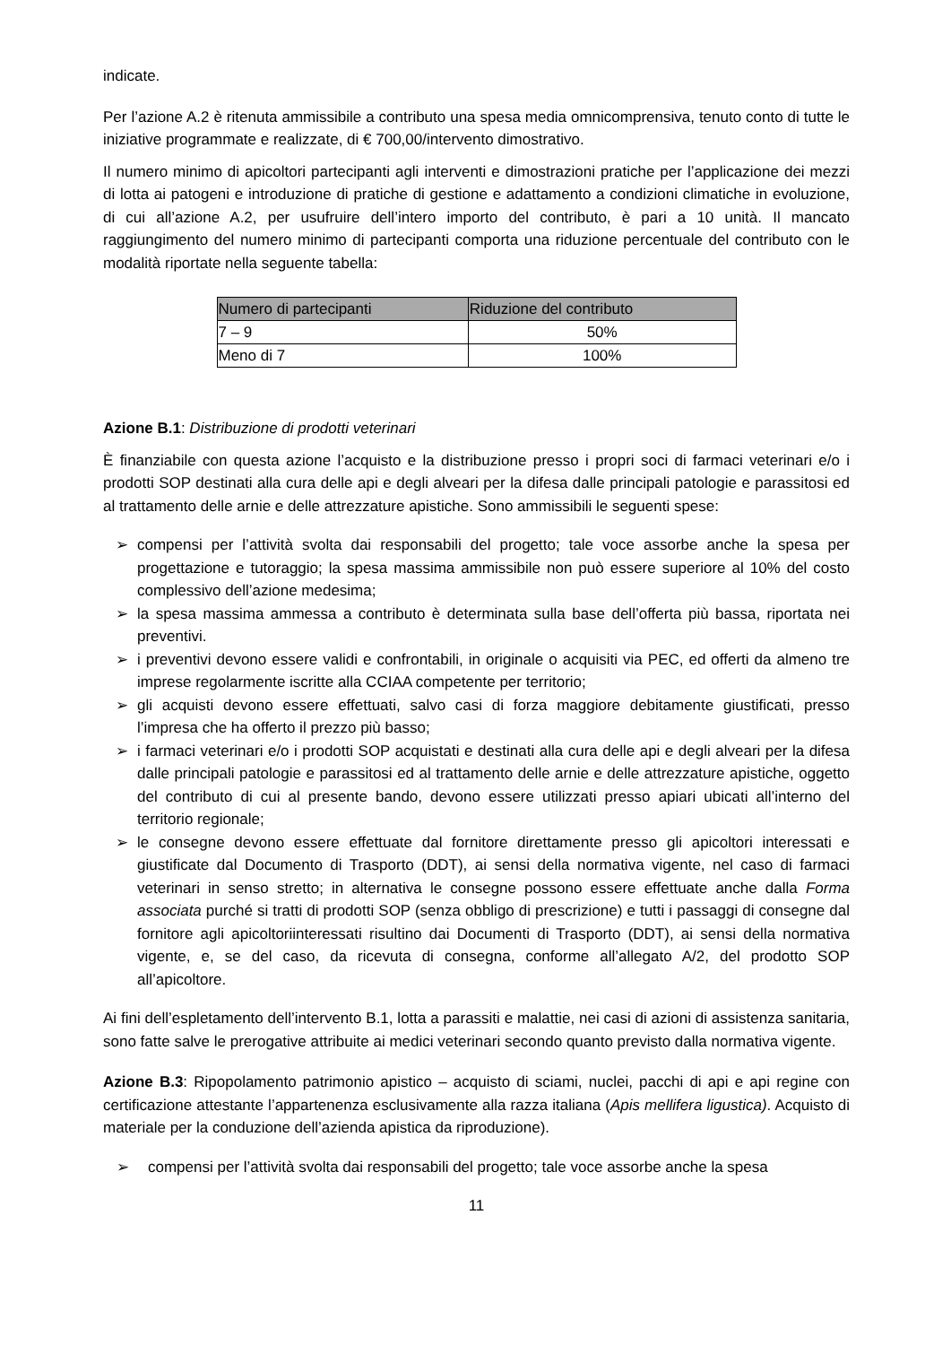indicate.
Per l’azione A.2 è ritenuta ammissibile a contributo una spesa media omnicomprensiva, tenuto conto di tutte le iniziative programmate e realizzate, di € 700,00/intervento dimostrativo.
Il numero minimo di apicoltori partecipanti agli interventi e dimostrazioni pratiche per l’applicazione dei mezzi di lotta ai patogeni e introduzione di pratiche di gestione e adattamento a condizioni climatiche in evoluzione, di cui all’azione A.2, per usufruire dell’intero importo del contributo, è pari a 10 unità. Il mancato raggiungimento del numero minimo di partecipanti comporta una riduzione percentuale del contributo con le modalità riportate nella seguente tabella:
| Numero di partecipanti | Riduzione del contributo |
| --- | --- |
| 7 – 9 | 50% |
| Meno di 7 | 100% |
Azione B.1: Distribuzione di prodotti veterinari
È finanziabile con questa azione l’acquisto e la distribuzione presso i propri soci di farmaci veterinari e/o i prodotti SOP destinati alla cura delle api e degli alveari per la difesa dalle principali patologie e parassitosi ed al trattamento delle arnie e delle attrezzature apistiche. Sono ammissibili le seguenti spese:
➢ compensi per l’attività svolta dai responsabili del progetto; tale voce assorbe anche la spesa per progettazione e tutoraggio; la spesa massima ammissibile non può essere superiore al 10% del costo complessivo dell’azione medesima;
➢ la spesa massima ammessa a contributo è determinata sulla base dell’offerta più bassa, riportata nei preventivi.
➢ i preventivi devono essere validi e confrontabili, in originale o acquisiti via PEC, ed offerti da almeno tre imprese regolarmente iscritte alla CCIAA competente per territorio;
➢ gli acquisti devono essere effettuati, salvo casi di forza maggiore debitamente giustificati, presso l’impresa che ha offerto il prezzo più basso;
➢ i farmaci veterinari e/o i prodotti SOP acquistati e destinati alla cura delle api e degli alveari per la difesa dalle principali patologie e parassitosi ed al trattamento delle arnie e delle attrezzature apistiche, oggetto del contributo di cui al presente bando, devono essere utilizzati presso apiari ubicati all’interno del territorio regionale;
➢ le consegne devono essere effettuate dal fornitore direttamente presso gli apicoltori interessati e giustificate dal Documento di Trasporto (DDT), ai sensi della normativa vigente, nel caso di farmaci veterinari in senso stretto; in alternativa le consegne possono essere effettuate anche dalla Forma associata purché si tratti di prodotti SOP (senza obbligo di prescrizione) e tutti i passaggi di consegne dal fornitore agli apicoltoriinteressati risultino dai Documenti di Trasporto (DDT), ai sensi della normativa vigente, e, se del caso, da ricevuta di consegna, conforme all’allegato A/2, del prodotto SOP all’apicoltore.
Ai fini dell’espletamento dell’intervento B.1, lotta a parassiti e malattie, nei casi di azioni di assistenza sanitaria, sono fatte salve le prerogative attribuite ai medici veterinari secondo quanto previsto dalla normativa vigente.
Azione B.3: Ripopolamento patrimonio apistico – acquisto di sciami, nuclei, pacchi di api e api regine con certificazione attestante l’appartenenza esclusivamente alla razza italiana (Apis mellifera ligustica). Acquisto di materiale per la conduzione dell’azienda apistica da riproduzione).
➢ compensi per l’attività svolta dai responsabili del progetto; tale voce assorbe anche la spesa
11